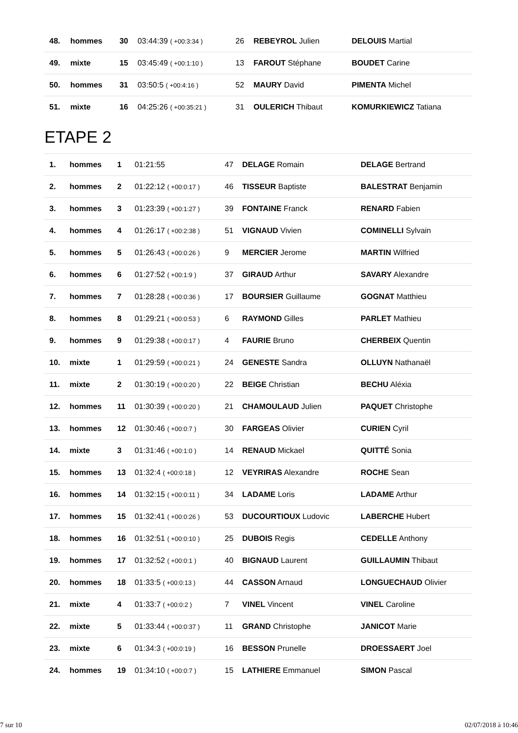| 48. | hommes | 30 | 03:44:39 ( +00:3:34 ) | 26 | REBEYROL Julien | DELOUIS Martial |
| 49. | mixte | 15 | 03:45:49 ( +00:1:10 ) | 13 | FAROUT Stéphane | BOUDET Carine |
| 50. | hommes | 31 | 03:50:5 ( +00:4:16 ) | 52 | MAURY David | PIMENTA Michel |
| 51. | mixte | 16 | 04:25:26 ( +00:35:21 ) | 31 | OULERICH Thibaut | KOMURKIEWICZ Tatiana |
ETAPE 2
| 1. | hommes | 1 | 01:21:55 | 47 | DELAGE Romain | DELAGE Bertrand |
| 2. | hommes | 2 | 01:22:12 ( +00:0:17 ) | 46 | TISSEUR Baptiste | BALESTRAT Benjamin |
| 3. | hommes | 3 | 01:23:39 ( +00:1:27 ) | 39 | FONTAINE Franck | RENARD Fabien |
| 4. | hommes | 4 | 01:26:17 ( +00:2:38 ) | 51 | VIGNAUD Vivien | COMINELLI Sylvain |
| 5. | hommes | 5 | 01:26:43 ( +00:0:26 ) | 9 | MERCIER Jerome | MARTIN Wilfried |
| 6. | hommes | 6 | 01:27:52 ( +00:1:9 ) | 37 | GIRAUD Arthur | SAVARY Alexandre |
| 7. | hommes | 7 | 01:28:28 ( +00:0:36 ) | 17 | BOURSIER Guillaume | GOGNAT Matthieu |
| 8. | hommes | 8 | 01:29:21 ( +00:0:53 ) | 6 | RAYMOND Gilles | PARLET Mathieu |
| 9. | hommes | 9 | 01:29:38 ( +00:0:17 ) | 4 | FAURIE Bruno | CHERBEIX Quentin |
| 10. | mixte | 1 | 01:29:59 ( +00:0:21 ) | 24 | GENESTE Sandra | OLLUYN Nathanaël |
| 11. | mixte | 2 | 01:30:19 ( +00:0:20 ) | 22 | BEIGE Christian | BECHU Aléxia |
| 12. | hommes | 11 | 01:30:39 ( +00:0:20 ) | 21 | CHAMOULAUD Julien | PAQUET Christophe |
| 13. | hommes | 12 | 01:30:46 ( +00:0:7 ) | 30 | FARGEAS Olivier | CURIEN Cyril |
| 14. | mixte | 3 | 01:31:46 ( +00:1:0 ) | 14 | RENAUD Mickael | QUITTÉ Sonia |
| 15. | hommes | 13 | 01:32:4 ( +00:0:18 ) | 12 | VEYRIRAS Alexandre | ROCHE Sean |
| 16. | hommes | 14 | 01:32:15 ( +00:0:11 ) | 34 | LADAME Loris | LADAME Arthur |
| 17. | hommes | 15 | 01:32:41 ( +00:0:26 ) | 53 | DUCOURTIOUX Ludovic | LABERCHE Hubert |
| 18. | hommes | 16 | 01:32:51 ( +00:0:10 ) | 25 | DUBOIS Regis | CEDELLE Anthony |
| 19. | hommes | 17 | 01:32:52 ( +00:0:1 ) | 40 | BIGNAUD Laurent | GUILLAUMIN Thibaut |
| 20. | hommes | 18 | 01:33:5 ( +00:0:13 ) | 44 | CASSON Arnaud | LONGUECHAUD Olivier |
| 21. | mixte | 4 | 01:33:7 ( +00:0:2 ) | 7 | VINEL Vincent | VINEL Caroline |
| 22. | mixte | 5 | 01:33:44 ( +00:0:37 ) | 11 | GRAND Christophe | JANICOT Marie |
| 23. | mixte | 6 | 01:34:3 ( +00:0:19 ) | 16 | BESSON Prunelle | DROESSAERT Joel |
| 24. | hommes | 19 | 01:34:10 ( +00:0:7 ) | 15 | LATHIERE Emmanuel | SIMON Pascal |
7 sur 10 02/07/2018 à 10:46